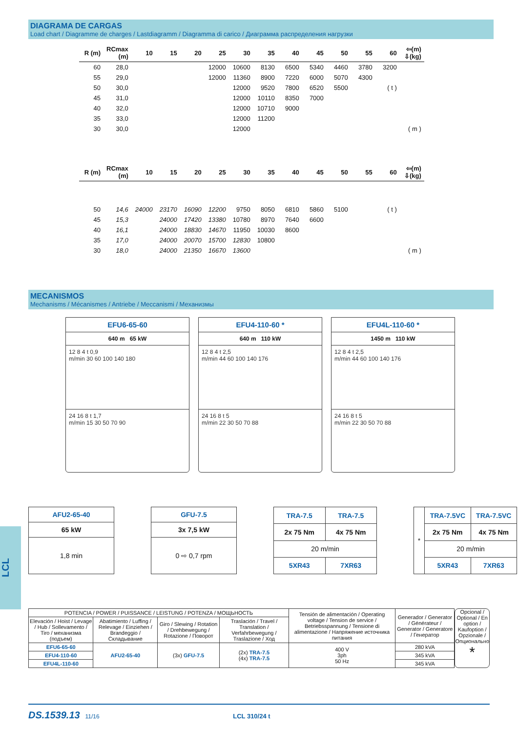DIAGRAMA DE CARGAS
Load chart / Diagramme de charges / Lastdiagramm / Diagramma di carico / Диаграмма распределения нагрузки
| R (m) | RCmax (m) | 10 | 15 | 20 | 25 | 30 | 35 | 40 | 45 | 50 | 55 | 60 | ⇦(m) ⇩(kg) |
| --- | --- | --- | --- | --- | --- | --- | --- | --- | --- | --- | --- | --- | --- |
| 60 | 28,0 | | | | 12000 | 10600 | 8130 | 6500 | 5340 | 4460 | 3780 | 3200 | |
| 55 | 29,0 | | | | 12000 | 11360 | 8900 | 7220 | 6000 | 5070 | 4300 | | |
| 50 | 30,0 | | | | | 12000 | 9520 | 7800 | 6520 | 5500 | | ( t ) | |
| 45 | 31,0 | | | | | 12000 | 10110 | 8350 | 7000 | | | | |
| 40 | 32,0 | | | | | 12000 | 10710 | 9000 | | | | | |
| 35 | 33,0 | | | | | 12000 | 11200 | | | | | | |
| 30 | 30,0 | | | | | 12000 | | | | | | | ( m ) |
| R (m) | RCmax (m) | 10 | 15 | 20 | 25 | 30 | 35 | 40 | 45 | 50 | 55 | 60 | ⇦(m) ⇩(kg) |
| --- | --- | --- | --- | --- | --- | --- | --- | --- | --- | --- | --- | --- | --- |
| 50 | 14,6 | 24000 | 23170 | 16090 | 12200 | 9750 | 8050 | 6810 | 5860 | 5100 | | ( t ) | |
| 45 | 15,3 | | 24000 | 17420 | 13380 | 10780 | 8970 | 7640 | 6600 | | | | |
| 40 | 16,1 | | 24000 | 18830 | 14670 | 11950 | 10030 | 8600 | | | | | |
| 35 | 17,0 | | 24000 | 20070 | 15700 | 12830 | 10800 | | | | | | |
| 30 | 18,0 | | 24000 | 21350 | 16670 | 13600 | | | | | | | ( m ) |
MECANISMOS
Mechanisms / Mécanismes / Antriebe / Meccanismi / Механизмы
EFU6-65-60
640 m 65 kW
12 8 4 t 0,9
m/min 30 60 100 140 180
24 16 8 t 1,7
m/min 15 30 50 70 90
EFU4-110-60 *
640 m 110 kW
12 8 4 t 2,5
m/min 44 60 100 140 176
24 16 8 t 5
m/min 22 30 50 70 88
EFU4L-110-60 *
1450 m 110 kW
12 8 4 t 2,5
m/min 44 60 100 140 176
24 16 8 t 5
m/min 22 30 50 70 88
| AFU2-65-40 |
| 65 kW |
| 1,8 min |
| GFU-7.5 |
| 3x 7,5 kW |
| 0 ⇨ 0,7 rpm |
| TRA-7.5 | TRA-7.5 |
| 2x 75 Nm | 4x 75 Nm |
| 20 m/min | |
| 5XR43 | 7XR63 |
| * | TRA-7.5VC | TRA-7.5VC |
| | 2x 75 Nm | 4x 75 Nm |
| | 20 m/min | |
| | 5XR43 | 7XR63 |
| POTENCIA / POWER / PUISSANCE / LEISTUNG / POTENZA / МОЩЬНОСТЬ | | | | Tensión de alimentación / Operating voltage / Tension de service / Betriebsspannung / Tensione di alimentazione / Напряжение источника питания | Generador / Generator / Générateur / Generator / Generatore / Генератор |
| Elevación / Hoist / Levage / Hub / Sollevamento / Tiro / механизма (подъем) | Abatimiento / Luffing / Relevage / Einziehen / Brandeggio / Складывание | Giro / Slewing / Rotation / Drehbewegung / Rotazione / Поворот | Traslación / Travel / Translation / Verfahrbewegung / Traslazione / Ход | | |
| EFU6-65-60 | AFU2-65-40 | (3x) GFU-7.5 | (2x) TRA-7.5 (4x) TRA-7.5 | 400 V 3ph 50 Hz | 280 kVA |
| EFU4-110-60 | | | | | 345 kVA |
| EFU4L-110-60 | | | | | 345 kVA |
Opcional / Optional / En option / Kaufoption / Opzionale / Опционально
*
LCL
DS.1539.13 11/16 LCL 310/24 t